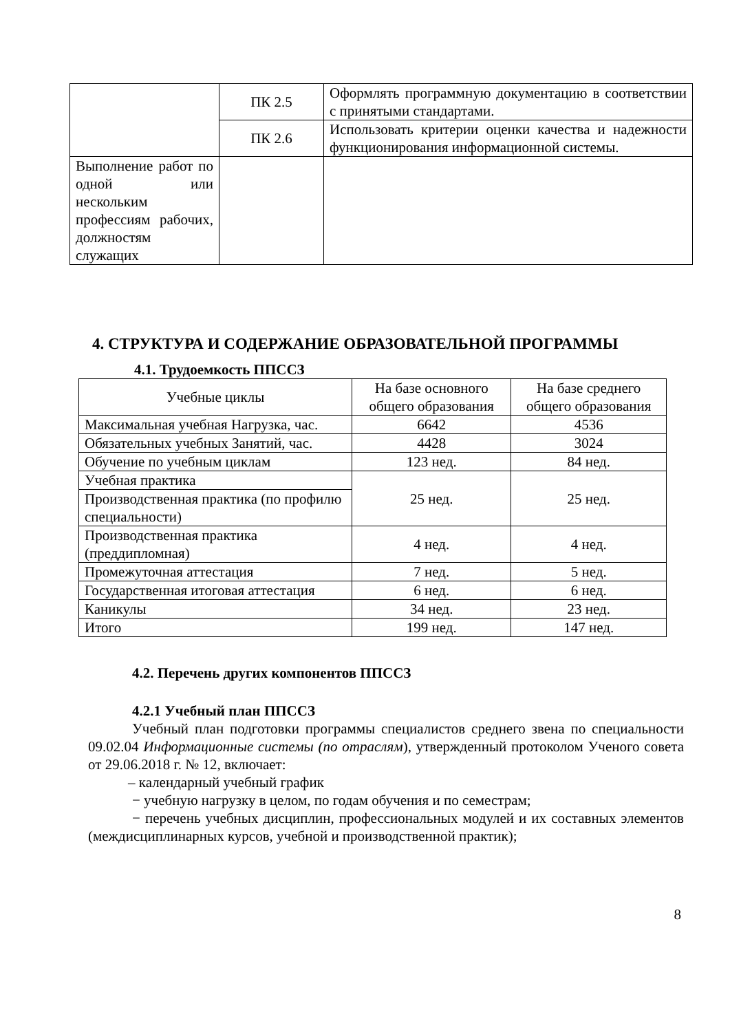| | ПК 2.5 | Оформлять программную документацию в соответствии с принятыми стандартами. |
| | ПК 2.6 | Использовать критерии оценки качества и надежности функционирования информационной системы. |
| Выполнение работ по одной или нескольким профессиям рабочих, должностям служащих | | |
4. СТРУКТУРА И СОДЕРЖАНИЕ ОБРАЗОВАТЕЛЬНОЙ ПРОГРАММЫ
4.1. Трудоемкость ППССЗ
| Учебные циклы | На базе основного общего образования | На базе среднего общего образования |
| Максимальная учебная Нагрузка, час. | 6642 | 4536 |
| Обязательных учебных Занятий, час. | 4428 | 3024 |
| Обучение по учебным циклам | 123 нед. | 84 нед. |
| Учебная практика | 25 нед. | 25 нед. |
| Производственная практика (по профилю специальности) | | |
| Производственная практика (преддипломная) | 4 нед. | 4 нед. |
| Промежуточная аттестация | 7 нед. | 5 нед. |
| Государственная итоговая аттестация | 6 нед. | 6 нед. |
| Каникулы | 34 нед. | 23 нед. |
| Итого | 199 нед. | 147 нед. |
4.2. Перечень других компонентов ППССЗ
4.2.1 Учебный план ППССЗ
Учебный план подготовки программы специалистов среднего звена по специальности 09.02.04 Информационные системы (по отраслям), утвержденный протоколом Ученого совета от 29.06.2018 г. № 12, включает:
– календарный учебный график
− учебную нагрузку в целом, по годам обучения и по семестрам;
− перечень учебных дисциплин, профессиональных модулей и их составных элементов (междисциплинарных курсов, учебной и производственной практик);
8